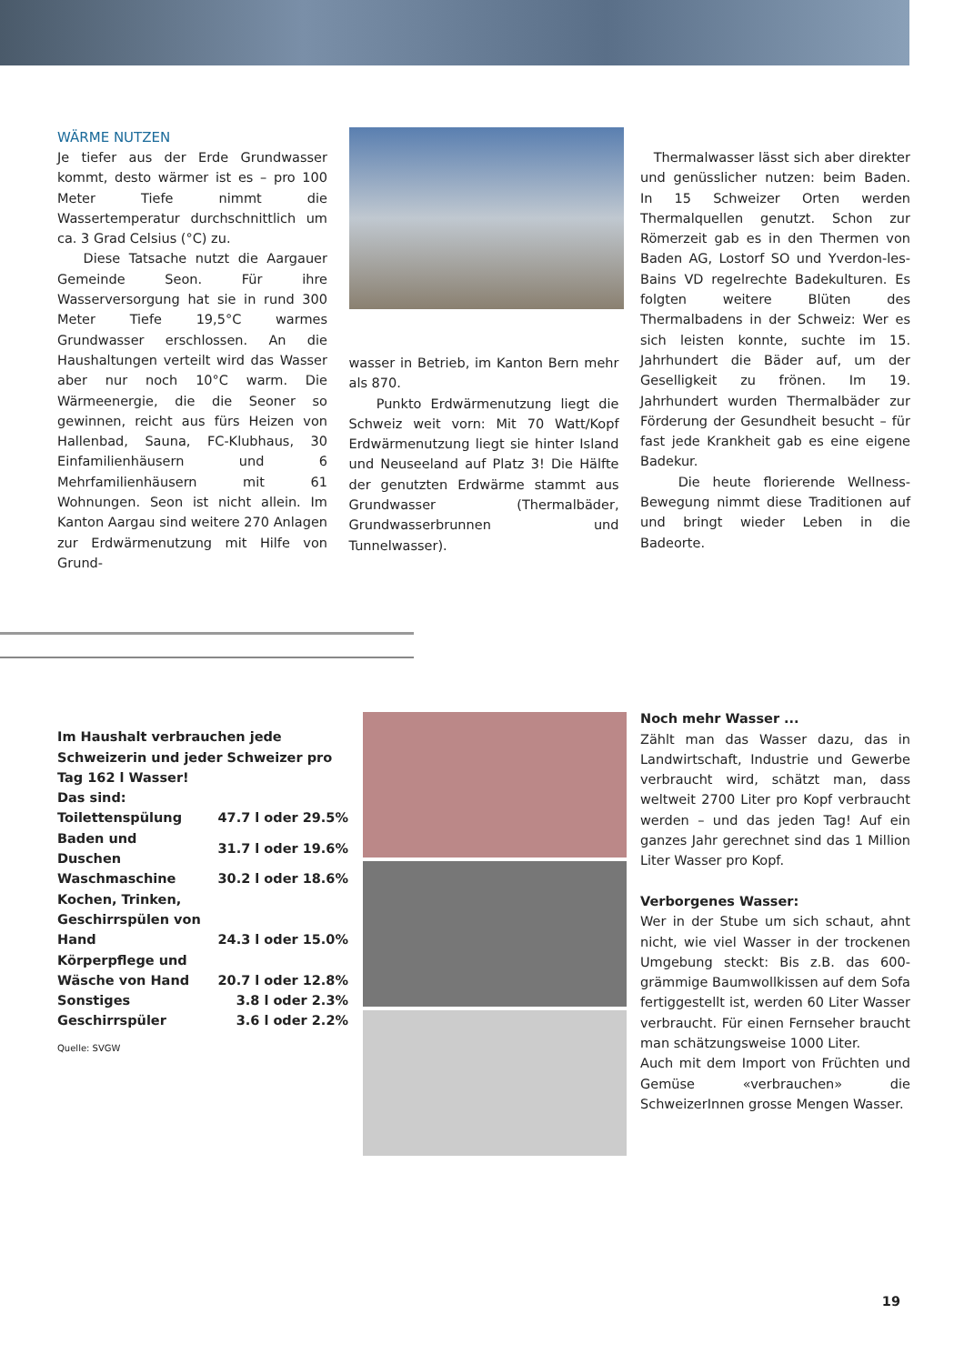WÄRME NUTZEN
Je tiefer aus der Erde Grundwasser kommt, desto wärmer ist es – pro 100 Meter Tiefe nimmt die Wassertemperatur durchschnittlich um ca. 3 Grad Celsius (°C) zu.
Diese Tatsache nutzt die Aargauer Gemeinde Seon. Für ihre Wasserversorgung hat sie in rund 300 Meter Tiefe 19,5°C warmes Grundwasser erschlossen. An die Haushaltungen verteilt wird das Wasser aber nur noch 10°C warm. Die Wärmeenergie, die die Seoner so gewinnen, reicht aus fürs Heizen von Hallenbad, Sauna, FC-Klubhaus, 30 Einfamilienhäusern und 6 Mehrfamilienhäusern mit 61 Wohnungen. Seon ist nicht allein. Im Kanton Aargau sind weitere 270 Anlagen zur Erdwärmenutzung mit Hilfe von Grund-
wasser in Betrieb, im Kanton Bern mehr als 870.
Punkto Erdwärmenutzung liegt die Schweiz weit vorn: Mit 70 Watt/Kopf Erdwärmenutzung liegt sie hinter Island und Neuseeland auf Platz 3! Die Hälfte der genutzten Erdwärme stammt aus Grundwasser (Thermalbäder, Grundwasserbrunnen und Tunnelwasser).
Thermalwasser lässt sich aber direkter und genüsslicher nutzen: beim Baden. In 15 Schweizer Orten werden Thermalquellen genutzt. Schon zur Römerzeit gab es in den Thermen von Baden AG, Lostorf SO und Yverdon-les-Bains VD regelrechte Badekulturen. Es folgten weitere Blüten des Thermalbadens in der Schweiz: Wer es sich leisten konnte, suchte im 15. Jahrhundert die Bäder auf, um der Geselligkeit zu frönen. Im 19. Jahrhundert wurden Thermalbäder zur Förderung der Gesundheit besucht – für fast jede Krankheit gab es eine eigene Badekur.
Die heute florierende Wellness-Bewegung nimmt diese Traditionen auf und bringt wieder Leben in die Badeorte.
Im Haushalt verbrauchen jede Schweizerin und jeder Schweizer pro Tag 162 l Wasser!
Das sind:
| Toilettenspülung | 47.7 l oder 29.5% |
| Baden und Duschen | 31.7 l oder 19.6% |
| Waschmaschine | 30.2 l oder 18.6% |
| Kochen, Trinken, Geschirrspülen von Hand | 24.3 l oder 15.0% |
| Körperpflege und Wäsche von Hand | 20.7 l oder 12.8% |
| Sonstiges | 3.8 l oder 2.3% |
| Geschirrspüler | 3.6 l oder 2.2% |
Quelle: SVGW
Noch mehr Wasser ...
Zählt man das Wasser dazu, das in Landwirtschaft, Industrie und Gewerbe verbraucht wird, schätzt man, dass weltweit 2700 Liter pro Kopf verbraucht werden – und das jeden Tag! Auf ein ganzes Jahr gerechnet sind das 1 Million Liter Wasser pro Kopf.
Verborgenes Wasser:
Wer in der Stube um sich schaut, ahnt nicht, wie viel Wasser in der trockenen Umgebung steckt: Bis z.B. das 600-grämmige Baumwollkissen auf dem Sofa fertiggestellt ist, werden 60 Liter Wasser verbraucht. Für einen Fernseher braucht man schätzungsweise 1000 Liter.
Auch mit dem Import von Früchten und Gemüse «verbrauchen» die SchweizerInnen grosse Mengen Wasser.
19